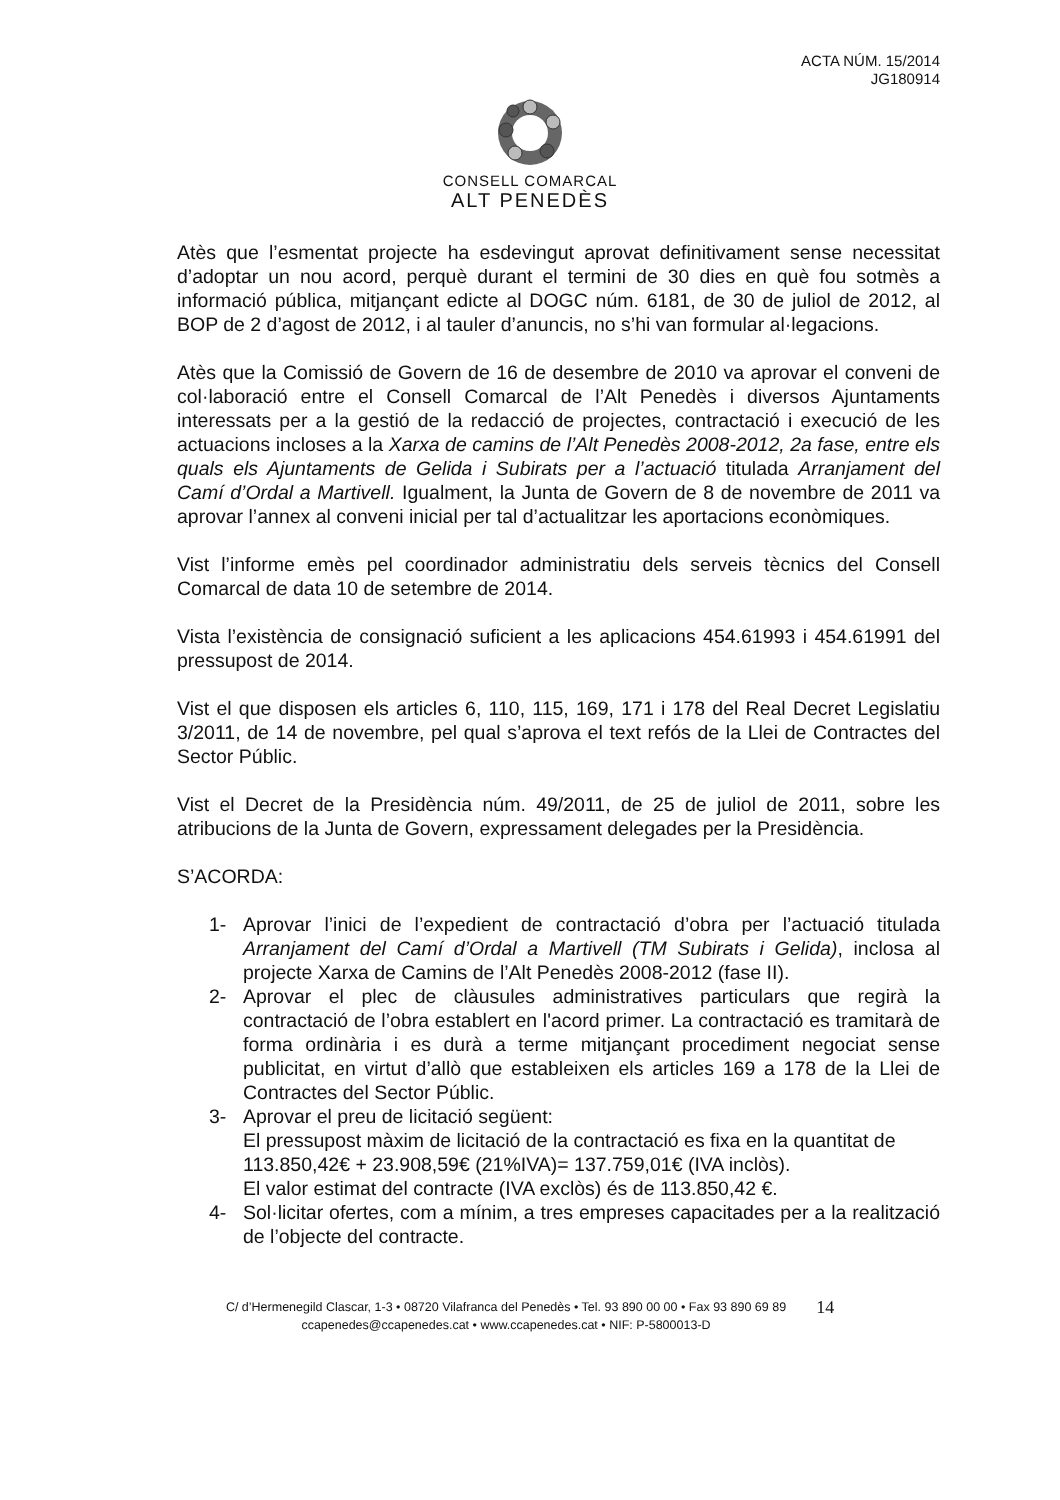ACTA NÚM. 15/2014
JG180914
CONSELL COMARCAL
ALT PENEDÈS
Atès que l’esmentat projecte ha esdevingut aprovat definitivament sense necessitat d’adoptar un nou acord, perquè durant el termini de 30 dies en què fou sotmès a informació pública, mitjançant edicte al DOGC núm. 6181, de 30 de juliol de 2012, al BOP de 2 d’agost de 2012, i al tauler d’anuncis, no s’hi van formular al·legacions.
Atès que la Comissió de Govern de 16 de desembre de 2010 va aprovar el conveni de col·laboració entre el Consell Comarcal de l’Alt Penedès i diversos Ajuntaments interessats per a la gestió de la redacció de projectes, contractació i execució de les actuacions incloses a la Xarxa de camins de l’Alt Penedès 2008-2012, 2a fase, entre els quals els Ajuntaments de Gelida i Subirats per a l’actuació titulada Arranjament del Camí d’Ordal a Martivell. Igualment, la Junta de Govern de 8 de novembre de 2011 va aprovar l’annex al conveni inicial per tal d’actualitzar les aportacions econòmiques.
Vist l’informe emès pel coordinador administratiu dels serveis tècnics del Consell Comarcal de data 10 de setembre de 2014.
Vista l’existència de consignació suficient a les aplicacions 454.61993 i 454.61991 del pressupost de 2014.
Vist el que disposen els articles 6, 110, 115, 169, 171 i 178 del Real Decret Legislatiu 3/2011, de 14 de novembre, pel qual s’aprova el text refós de la Llei de Contractes del Sector Públic.
Vist el Decret de la Presidència núm. 49/2011, de 25 de juliol de 2011, sobre les atribucions de la Junta de Govern, expressament delegades per la Presidència.
S’ACORDA:
1- Aprovar l’inici de l’expedient de contractació d’obra per l’actuació titulada Arranjament del Camí d’Ordal a Martivell (TM Subirats i Gelida), inclosa al projecte Xarxa de Camins de l’Alt Penedès 2008-2012 (fase II).
2- Aprovar el plec de clàusules administratives particulars que regirà la contractació de l’obra establert en l'acord primer. La contractació es tramitarà de forma ordinària i es durà a terme mitjançant procediment negociat sense publicitat, en virtut d’allò que estableixen els articles 169 a 178 de la Llei de Contractes del Sector Públic.
3- Aprovar el preu de licitació següent:
El pressupost màxim de licitació de la contractació es fixa en la quantitat de 113.850,42€ + 23.908,59€ (21%IVA)= 137.759,01€ (IVA inclòs).
El valor estimat del contracte (IVA exclòs) és de 113.850,42 €.
4- Sol·licitar ofertes, com a mínim, a tres empreses capacitades per a la realització de l’objecte del contracte.
C/ d’Hermenegild Clascar, 1-3 • 08720 Vilafranca del Penedès • Tel. 93 890 00 00 • Fax 93 890 69 89
ccapenedes@ccapenedes.cat • www.ccapenedes.cat • NIF: P-5800013-D
14